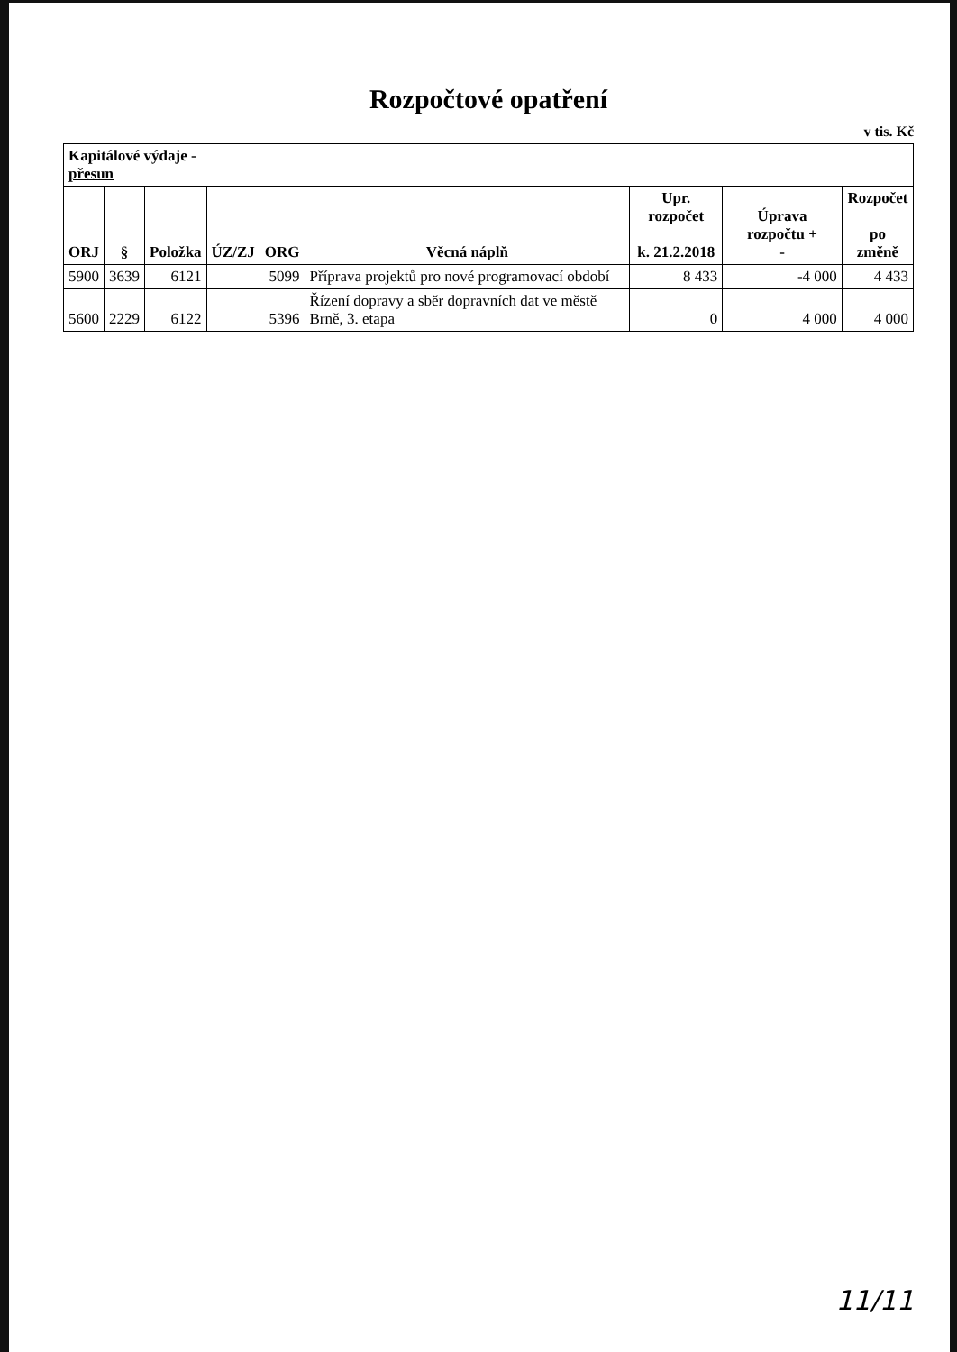Rozpočtové opatření
v tis. Kč
| Kapitálové výdaje - přesun | | | | | | | | |
| --- | --- | --- | --- | --- | --- | --- | --- | --- |
| ORJ | § | Položka | ÚZ/ZJ | ORG | Věcná náplň | Upr. rozpočet k. 21.2.2018 | Úprava rozpočtu + - | Rozpočet po změně |
| 5900 | 3639 | 6121 | | 5099 | Příprava projektů pro nové programovací období | 8 433 | -4 000 | 4 433 |
| 5600 | 2229 | 6122 | | 5396 | Řízení dopravy a sběr dopravních dat ve městě Brně, 3. etapa | 0 | 4 000 | 4 000 |
11/11